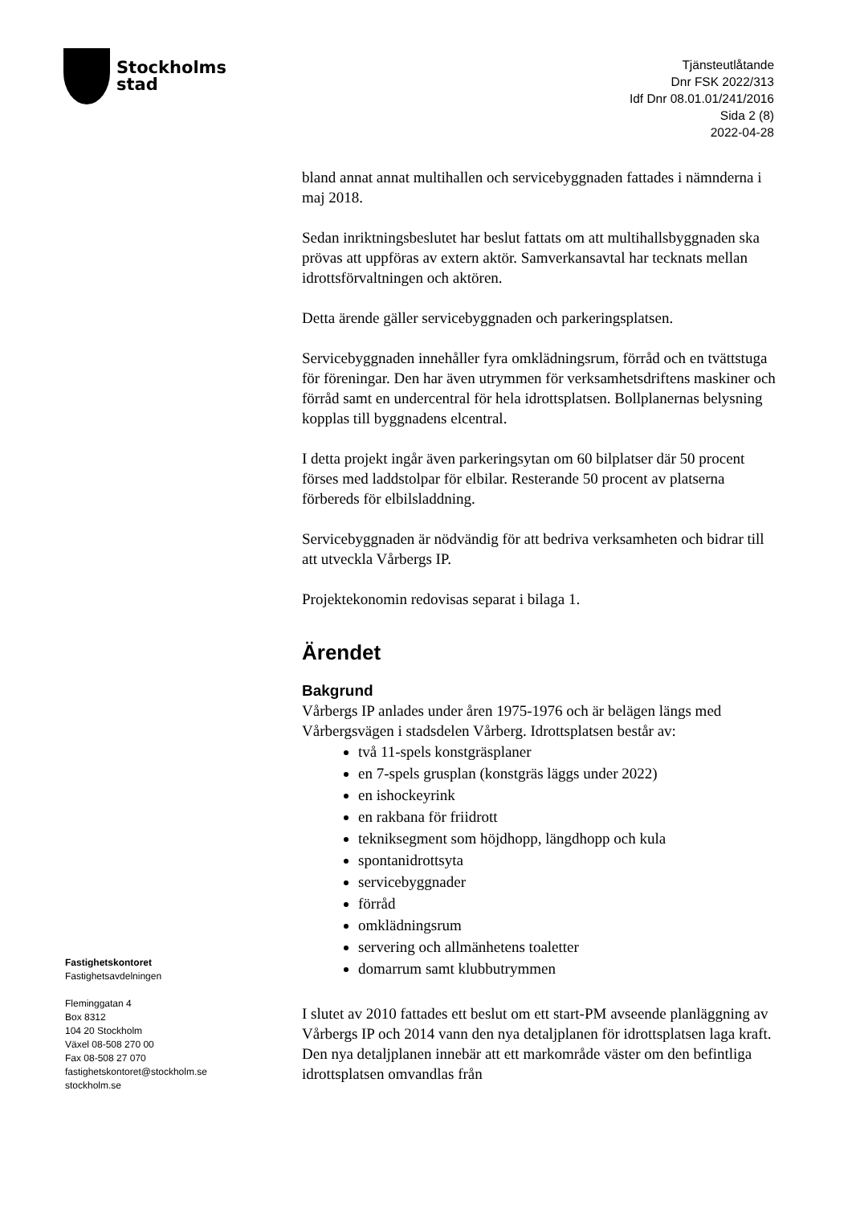Stockholms
stad
Tjänsteutlåtande
Dnr FSK 2022/313
Idf Dnr 08.01.01/241/2016
Sida 2 (8)
2022-04-28
bland annat annat multihallen och servicebyggnaden fattades i nämnderna i maj 2018.
Sedan inriktningsbeslutet har beslut fattats om att multihallsbyggnaden ska prövas att uppföras av extern aktör. Samverkansavtal har tecknats mellan idrottsförvaltningen och aktören.
Detta ärende gäller servicebyggnaden och parkeringsplatsen.
Servicebyggnaden innehåller fyra omklädningsrum, förråd och en tvättstuga för föreningar. Den har även utrymmen för verksamhetsdriftens maskiner och förråd samt en undercentral för hela idrottsplatsen. Bollplanernas belysning kopplas till byggnadens elcentral.
I detta projekt ingår även parkeringsytan om 60 bilplatser där 50 procent förses med laddstolpar för elbilar. Resterande 50 procent av platserna förbereds för elbilsladdning.
Servicebyggnaden är nödvändig för att bedriva verksamheten och bidrar till att utveckla Vårbergs IP.
Projektekonomin redovisas separat i bilaga 1.
Ärendet
Bakgrund
Vårbergs IP anlades under åren 1975-1976 och är belägen längs med Vårbergsvägen i stadsdelen Vårberg. Idrottsplatsen består av:
två 11-spels konstgräsplaner
en 7-spels grusplan (konstgräs läggs under 2022)
en ishockeyrink
en rakbana för friidrott
tekniksegment som höjdhopp, längdhopp och kula
spontanidrottsyta
servicebyggnader
förråd
omklädningsrum
servering och allmänhetens toaletter
domarrum samt klubbutrymmen
I slutet av 2010 fattades ett beslut om ett start-PM avseende planläggning av Vårbergs IP och 2014 vann den nya detaljplanen för idrottsplatsen laga kraft. Den nya detaljplanen innebär att ett markområde väster om den befintliga idrottsplatsen omvandlas från
Fastighetskontoret
Fastighetsavdelningen
Fleminggatan 4
Box 8312
104 20 Stockholm
Växel 08-508 270 00
Fax 08-508 27 070
fastighetskontoret@stockholm.se
stockholm.se